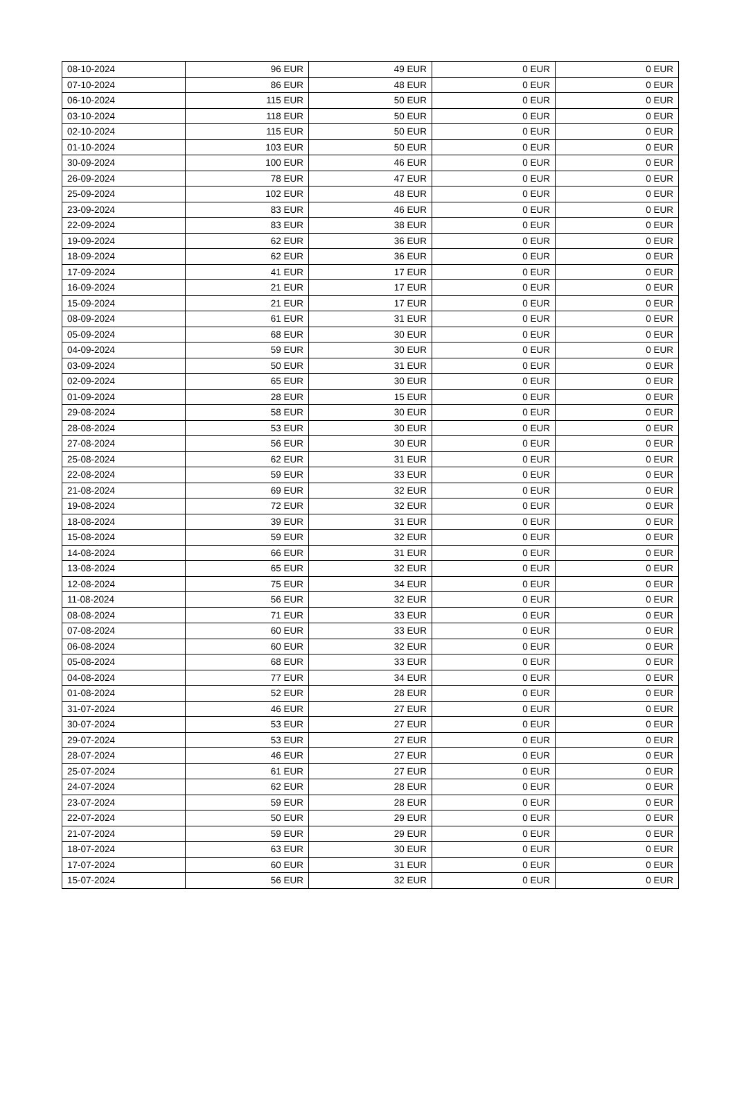| 08-10-2024 | 96 EUR | 49 EUR | 0 EUR | 0 EUR |
| 07-10-2024 | 86 EUR | 48 EUR | 0 EUR | 0 EUR |
| 06-10-2024 | 115 EUR | 50 EUR | 0 EUR | 0 EUR |
| 03-10-2024 | 118 EUR | 50 EUR | 0 EUR | 0 EUR |
| 02-10-2024 | 115 EUR | 50 EUR | 0 EUR | 0 EUR |
| 01-10-2024 | 103 EUR | 50 EUR | 0 EUR | 0 EUR |
| 30-09-2024 | 100 EUR | 46 EUR | 0 EUR | 0 EUR |
| 26-09-2024 | 78 EUR | 47 EUR | 0 EUR | 0 EUR |
| 25-09-2024 | 102 EUR | 48 EUR | 0 EUR | 0 EUR |
| 23-09-2024 | 83 EUR | 46 EUR | 0 EUR | 0 EUR |
| 22-09-2024 | 83 EUR | 38 EUR | 0 EUR | 0 EUR |
| 19-09-2024 | 62 EUR | 36 EUR | 0 EUR | 0 EUR |
| 18-09-2024 | 62 EUR | 36 EUR | 0 EUR | 0 EUR |
| 17-09-2024 | 41 EUR | 17 EUR | 0 EUR | 0 EUR |
| 16-09-2024 | 21 EUR | 17 EUR | 0 EUR | 0 EUR |
| 15-09-2024 | 21 EUR | 17 EUR | 0 EUR | 0 EUR |
| 08-09-2024 | 61 EUR | 31 EUR | 0 EUR | 0 EUR |
| 05-09-2024 | 68 EUR | 30 EUR | 0 EUR | 0 EUR |
| 04-09-2024 | 59 EUR | 30 EUR | 0 EUR | 0 EUR |
| 03-09-2024 | 50 EUR | 31 EUR | 0 EUR | 0 EUR |
| 02-09-2024 | 65 EUR | 30 EUR | 0 EUR | 0 EUR |
| 01-09-2024 | 28 EUR | 15 EUR | 0 EUR | 0 EUR |
| 29-08-2024 | 58 EUR | 30 EUR | 0 EUR | 0 EUR |
| 28-08-2024 | 53 EUR | 30 EUR | 0 EUR | 0 EUR |
| 27-08-2024 | 56 EUR | 30 EUR | 0 EUR | 0 EUR |
| 25-08-2024 | 62 EUR | 31 EUR | 0 EUR | 0 EUR |
| 22-08-2024 | 59 EUR | 33 EUR | 0 EUR | 0 EUR |
| 21-08-2024 | 69 EUR | 32 EUR | 0 EUR | 0 EUR |
| 19-08-2024 | 72 EUR | 32 EUR | 0 EUR | 0 EUR |
| 18-08-2024 | 39 EUR | 31 EUR | 0 EUR | 0 EUR |
| 15-08-2024 | 59 EUR | 32 EUR | 0 EUR | 0 EUR |
| 14-08-2024 | 66 EUR | 31 EUR | 0 EUR | 0 EUR |
| 13-08-2024 | 65 EUR | 32 EUR | 0 EUR | 0 EUR |
| 12-08-2024 | 75 EUR | 34 EUR | 0 EUR | 0 EUR |
| 11-08-2024 | 56 EUR | 32 EUR | 0 EUR | 0 EUR |
| 08-08-2024 | 71 EUR | 33 EUR | 0 EUR | 0 EUR |
| 07-08-2024 | 60 EUR | 33 EUR | 0 EUR | 0 EUR |
| 06-08-2024 | 60 EUR | 32 EUR | 0 EUR | 0 EUR |
| 05-08-2024 | 68 EUR | 33 EUR | 0 EUR | 0 EUR |
| 04-08-2024 | 77 EUR | 34 EUR | 0 EUR | 0 EUR |
| 01-08-2024 | 52 EUR | 28 EUR | 0 EUR | 0 EUR |
| 31-07-2024 | 46 EUR | 27 EUR | 0 EUR | 0 EUR |
| 30-07-2024 | 53 EUR | 27 EUR | 0 EUR | 0 EUR |
| 29-07-2024 | 53 EUR | 27 EUR | 0 EUR | 0 EUR |
| 28-07-2024 | 46 EUR | 27 EUR | 0 EUR | 0 EUR |
| 25-07-2024 | 61 EUR | 27 EUR | 0 EUR | 0 EUR |
| 24-07-2024 | 62 EUR | 28 EUR | 0 EUR | 0 EUR |
| 23-07-2024 | 59 EUR | 28 EUR | 0 EUR | 0 EUR |
| 22-07-2024 | 50 EUR | 29 EUR | 0 EUR | 0 EUR |
| 21-07-2024 | 59 EUR | 29 EUR | 0 EUR | 0 EUR |
| 18-07-2024 | 63 EUR | 30 EUR | 0 EUR | 0 EUR |
| 17-07-2024 | 60 EUR | 31 EUR | 0 EUR | 0 EUR |
| 15-07-2024 | 56 EUR | 32 EUR | 0 EUR | 0 EUR |